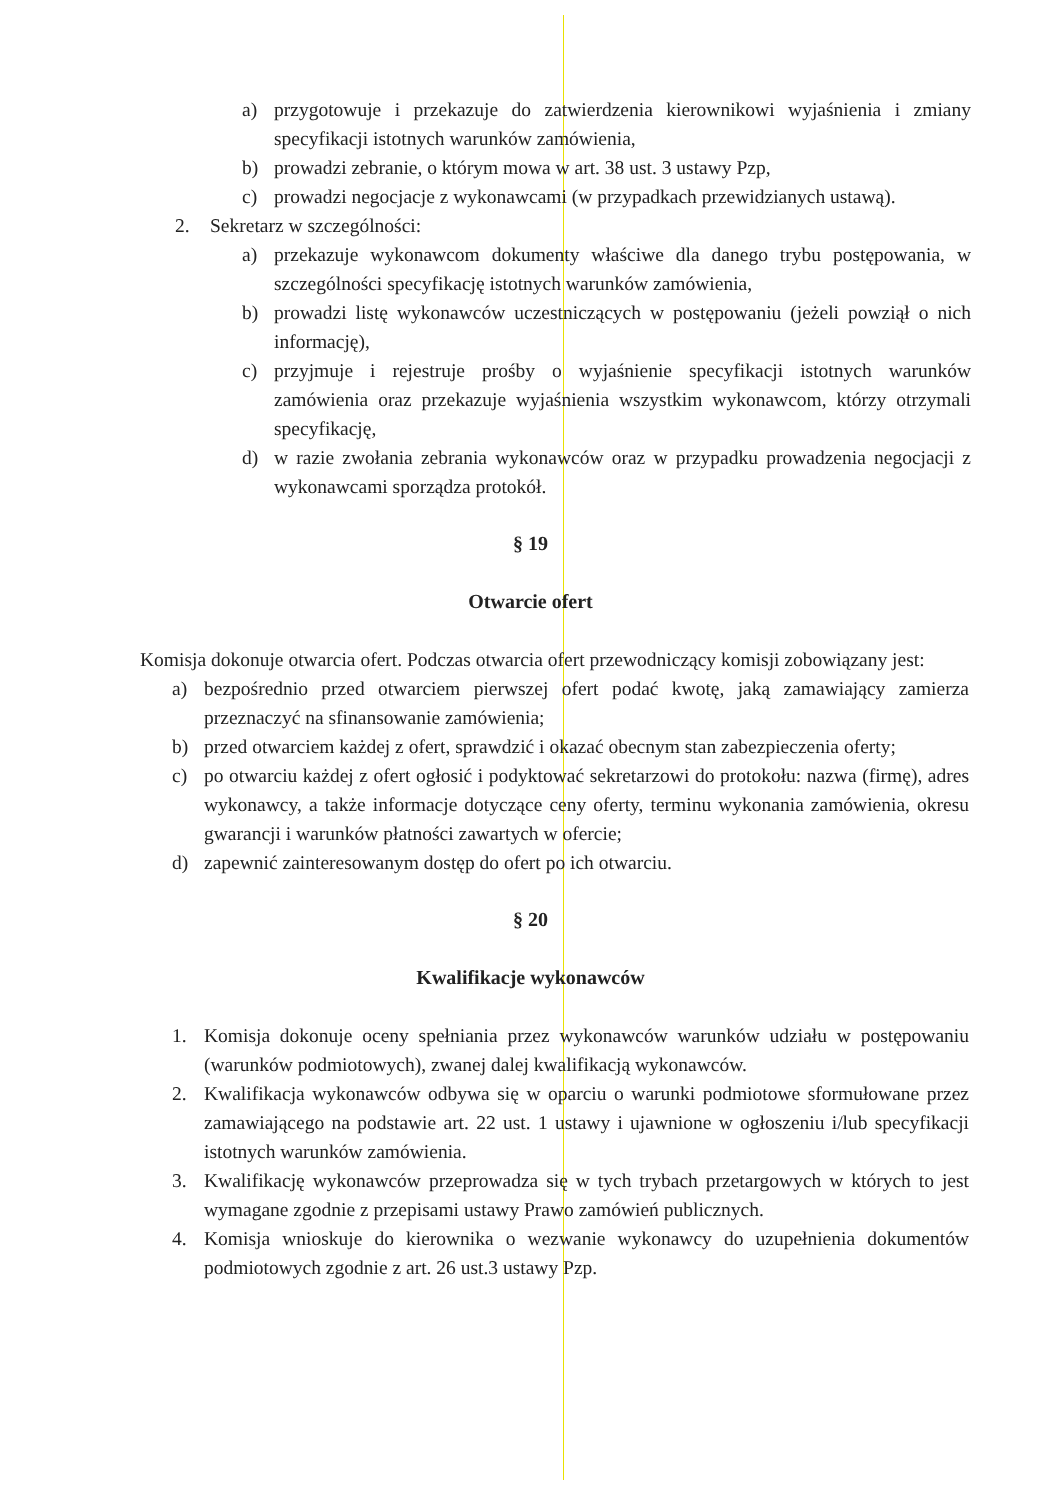a) przygotowuje i przekazuje do zatwierdzenia kierownikowi wyjaśnienia i zmiany specyfikacji istotnych warunków zamówienia,
b) prowadzi zebranie, o którym mowa w art. 38 ust. 3 ustawy Pzp,
c) prowadzi negocjacje z wykonawcami (w przypadkach przewidzianych ustawą).
2. Sekretarz w szczególności:
a) przekazuje wykonawcom dokumenty właściwe dla danego trybu postępowania, w szczególności specyfikację istotnych warunków zamówienia,
b) prowadzi listę wykonawców uczestniczących w postępowaniu (jeżeli powziął o nich informację),
c) przyjmuje i rejestruje prośby o wyjaśnienie specyfikacji istotnych warunków zamówienia oraz przekazuje wyjaśnienia wszystkim wykonawcom, którzy otrzymali specyfikację,
d) w razie zwołania zebrania wykonawców oraz w przypadku prowadzenia negocjacji z wykonawcami sporządza protokół.
§ 19
Otwarcie ofert
Komisja dokonuje otwarcia ofert. Podczas otwarcia ofert przewodniczący komisji zobowiązany jest:
a) bezpośrednio przed otwarciem pierwszej ofert podać kwotę, jaką zamawiający zamierza przeznaczyć na sfinansowanie zamówienia;
b) przed otwarciem każdej z ofert, sprawdzić i okazać obecnym stan zabezpieczenia oferty;
c) po otwarciu każdej z ofert ogłosić i podyktować sekretarzowi do protokołu: nazwa (firmę), adres wykonawcy, a także informacje dotyczące ceny oferty, terminu wykonania zamówienia, okresu gwarancji i warunków płatności zawartych w ofercie;
d) zapewnić zainteresowanym dostęp do ofert po ich otwarciu.
§ 20
Kwalifikacje wykonawców
1. Komisja dokonuje oceny spełniania przez wykonawców warunków udziału w postępowaniu (warunków podmiotowych), zwanej dalej kwalifikacją wykonawców.
2. Kwalifikacja wykonawców odbywa się w oparciu o warunki podmiotowe sformułowane przez zamawiającego na podstawie art. 22 ust. 1 ustawy i ujawnione w ogłoszeniu i/lub specyfikacji istotnych warunków zamówienia.
3. Kwalifikację wykonawców przeprowadza się w tych trybach przetargowych w których to jest wymagane zgodnie z przepisami ustawy Prawo zamówień publicznych.
4. Komisja wnioskuje do kierownika o wezwanie wykonawcy do uzupełnienia dokumentów podmiotowych zgodnie z art. 26 ust.3 ustawy Pzp.